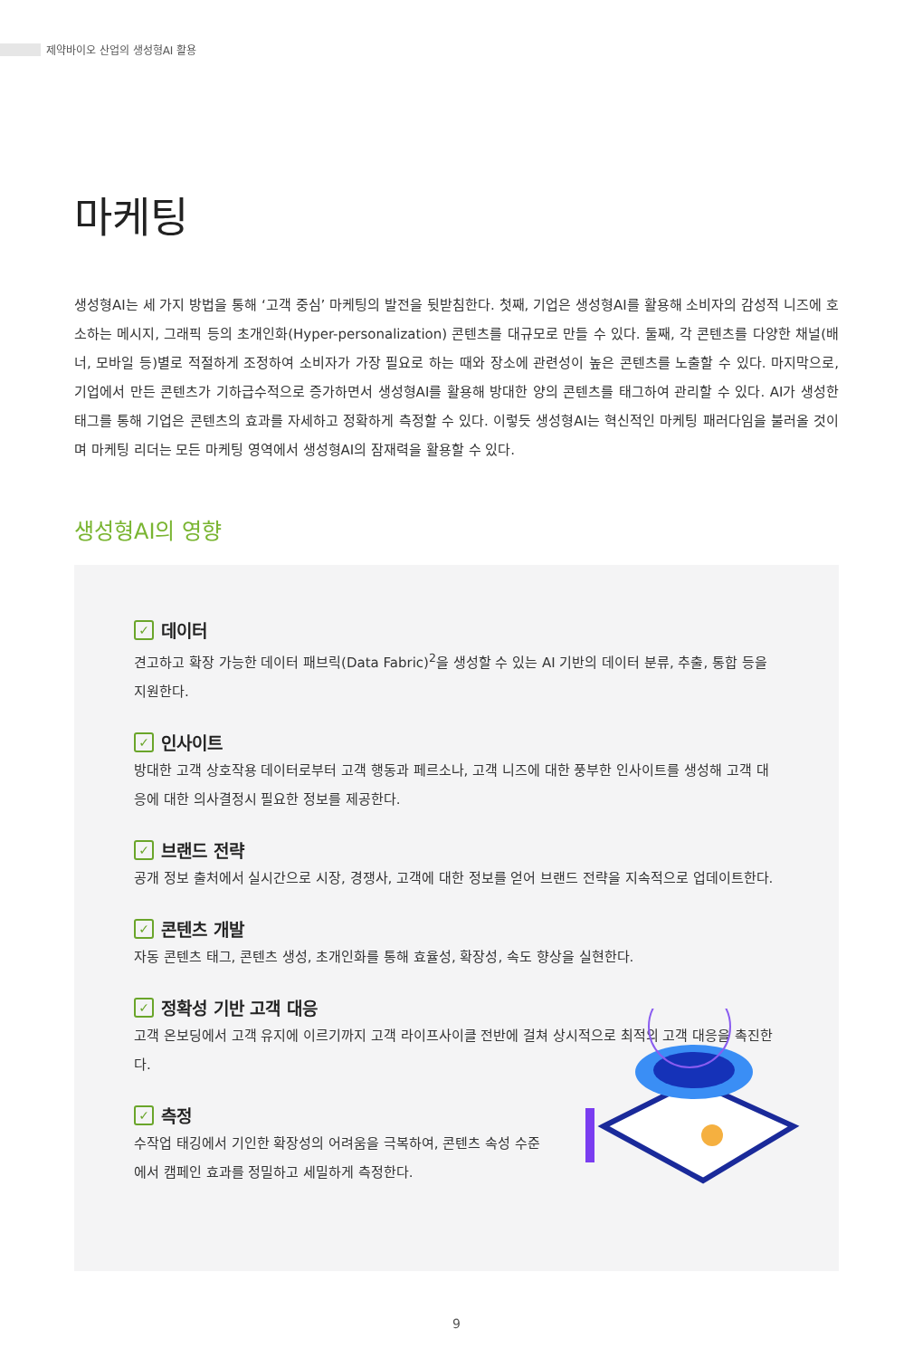제약바이오 산업의 생성형AI 활용
마케팅
생성형AI는 세 가지 방법을 통해 ‘고객 중심’ 마케팅의 발전을 뒷받침한다. 첫째, 기업은 생성형AI를 활용해 소비자의 감성적 니즈에 호소하는 메시지, 그래픽 등의 초개인화(Hyper-personalization) 콘텐츠를 대규모로 만들 수 있다. 둘째, 각 콘텐츠를 다양한 채널(배너, 모바일 등)별로 적절하게 조정하여 소비자가 가장 필요로 하는 때와 장소에 관련성이 높은 콘텐츠를 노출할 수 있다. 마지막으로, 기업에서 만든 콘텐츠가 기하급수적으로 증가하면서 생성형AI를 활용해 방대한 양의 콘텐츠를 태그하여 관리할 수 있다. AI가 생성한 태그를 통해 기업은 콘텐츠의 효과를 자세하고 정확하게 측정할 수 있다. 이렇듯 생성형AI는 혁신적인 마케팅 패러다임을 불러올 것이며 마케팅 리더는 모든 마케팅 영역에서 생성형AI의 잠재력을 활용할 수 있다.
생성형AI의 영향
✓ 데이터
견고하고 확장 가능한 데이터 패브릭(Data Fabric)<sup>2</sup>을 생성할 수 있는 AI 기반의 데이터 분류, 추출, 통합 등을 지원한다.
✓ 인사이트
방대한 고객 상호작용 데이터로부터 고객 행동과 페르소나, 고객 니즈에 대한 풍부한 인사이트를 생성해 고객 대응에 대한 의사결정시 필요한 정보를 제공한다.
✓ 브랜드 전략
공개 정보 출처에서 실시간으로 시장, 경쟁사, 고객에 대한 정보를 얻어 브랜드 전략을 지속적으로 업데이트한다.
✓ 콘텐츠 개발
자동 콘텐츠 태그, 콘텐츠 생성, 초개인화를 통해 효율성, 확장성, 속도 향상을 실현한다.
✓ 정확성 기반 고객 대응
고객 온보딩에서 고객 유지에 이르기까지 고객 라이프사이클 전반에 걸쳐 상시적으로 최적의 고객 대응을 촉진한다.
✓ 측정
수작업 태깅에서 기인한 확장성의 어려움을 극복하여, 콘텐츠 속성 수준에서 캠페인 효과를 정밀하고 세밀하게 측정한다.
9